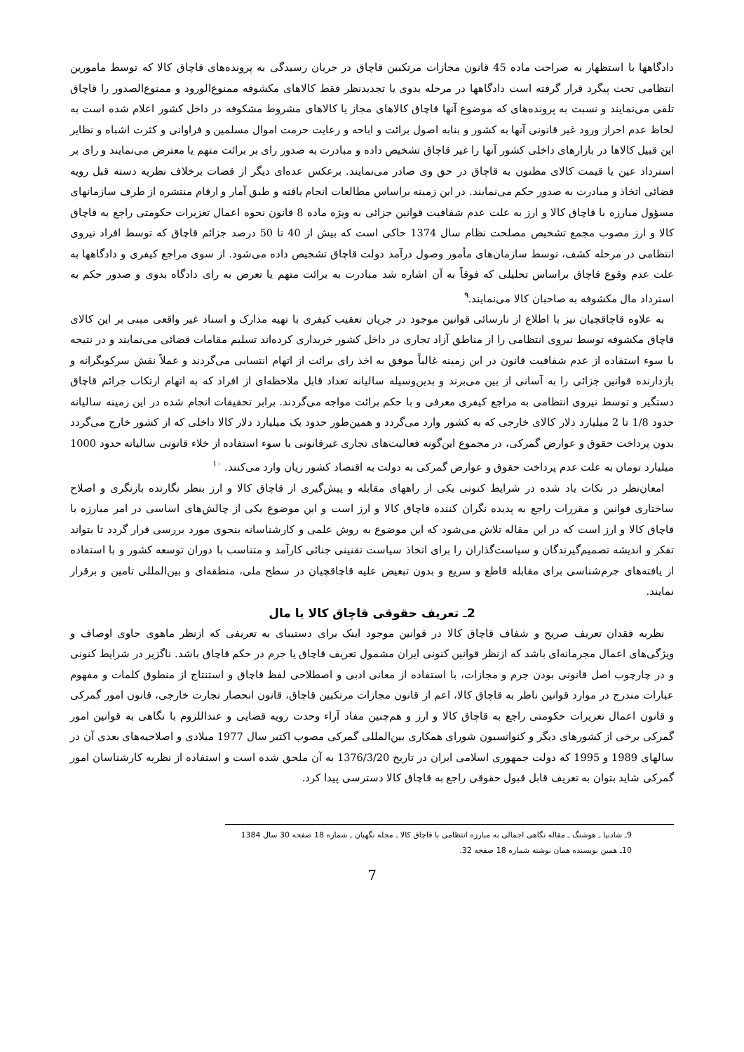دادگاهها با استظهار به صراحت ماده 45 قانون مجازات مرتکبین قاچاق در جریان رسیدگی به پرونده‌های قاچاق کالا که توسط مامورین انتظامی تحت پیگرد قرار گرفته است دادگاهها در مرحله بدوی یا تجدیدنظر فقط کالاهای مکشوفه ممنوع‌الورود و ممنوع‌الصدور را قاچاق تلقی می‌نمایند و نسبت به پرونده‌های که موضوع آنها قاچاق کالاهای مجاز یا کالاهای مشروط مشکوفه در داخل کشور اعلام شده است به لحاظ عدم احراز ورود غیر قانونی آنها به کشور و بنابه اصول برائت و اباحه و رعایت حرمت اموال مسلمین و فراوانی و کثرت اشباه و نظایر این قبیل کالاها در بازارهای داخلی کشور آنها را غیر قاچاق تشخیص داده و مبادرت به صدور رای بر برائت متهم یا معترض می‌نمایند و رای بر استرداد عین یا قیمت کالای مظنون به قاچاق در حق وی صادر می‌نمایند. برعکس عده‌ای دیگر از قضات برخلاف نظریه دسته قبل رویه قضائی اتخاذ و مبادرت به صدور حکم می‌نمایند. در این زمینه براساس مطالعات انجام یافته و طبق آمار و ارقام منتشره از طرف سازمانهای مسؤول مبارزه با قاچاق کالا و ارز به علت عدم شفافیت قوانین جزائی به ویژه ماده 8 قانون نحوه اعمال تعزیرات حکومتی راجع به قاچاق کالا و ارز مصوب مجمع تشخیص مصلحت نظام سال 1374 حاکی است که بیش از 40 تا 50 درصد جزائم قاچاق که توسط افراد نیروی انتظامی در مرحله کشف، توسط سازمان‌های مأمور وصول درآمد دولت قاچاق تشخیص داده می‌شود. از سوی مراجع کیفری و دادگاهها به علت عدم وقوع قاچاق براساس تحلیلی که فوقاً به آن اشاره شد مبادرت به برائت متهم یا تعرض به رای دادگاه بدوی و صدور حکم به استرداد مال مکشوفه به صاحبان کالا می‌نمایند.<sup>۹</sup>
به علاوه قاچاقچیان نیز با اطلاع از نارسائی قوانین موجود در جریان تعقیب کیفری با تهیه مدارک و اسناد غیر واقعی مبنی بر این کالای قاچاق مکشوفه توسط نیروی انتظامی را از مناطق آزاد تجاری در داخل کشور خریداری کرده‌اند تسلیم مقامات قضائی می‌نمایند و در نتیجه با سوء استفاده از عدم شفافیت قانون در این زمینه غالباً موفق به اخذ رای برائت از اتهام انتسابی می‌گردند و عملاً نقش سرکوبگرانه و بازدارنده قوانین جزائی را به آسانی از بین می‌برند و بدین‌وسیله سالیانه تعداد قابل ملاحظه‌ای از افراد که به اتهام ارتکاب جرائم قاچاق دستگیر و توسط نیروی انتظامی به مراجع کیفری معرفی و با حکم برائت مواجه می‌گردند. برابر تحقیقات انجام شده در این زمینه سالیانه حدود 1/8 تا 2 میلیارد دلار کالای خارجی که به کشور وارد می‌گردد و همین‌طور حدود یک میلیارد دلار کالا داخلی که از کشور خارج می‌گردد بدون پرداخت حقوق و عوارض گمرکی، در مجموع این‌گونه فعالیت‌های تجاری غیرقانونی با سوء استفاده از خلاء قانونی سالیانه حدود 1000 میلیارد تومان به علت عدم پرداخت حقوق و عوارض گمرکی به دولت به اقتصاد کشور زیان وارد می‌کنند. <sup>۱۰</sup>
امعان‌نظر در نکات یاد شده در شرایط کنونی یکی از راههای مقابله و پیش‌گیری از قاچاق کالا و ارز بنظر نگارنده بازنگری و اصلاح ساختاری قوانین و مقررات راجع به پدیده نگران کننده قاچاق کالا و ارز است و این موضوع یکی از چالش‌های اساسی در امر مبارزه با قاچاق کالا و ارز است که در این مقاله تلاش می‌شود که این موضوع به روش علمی و کارشناسانه بنحوی مورد بررسی قرار گردد تا بتواند تفکر و اندیشه تصمیم‌گیرندگان و سیاست‌گذاران را برای اتخاذ سیاست تقنینی جنائی کارآمد و متناسب با دوران توسعه کشور و با استفاده از یافته‌های جرم‌شناسی برای مقابله قاطع و سریع و بدون تبعیض علیه قاچاقچیان در سطح ملی، منطقه‌ای و بین‌المللی تامین و برقرار نمایند.
2ـ تعریف حقوقی قاچاق کالا یا مال
نظربه فقدان تعریف صریح و شفاف قاچاق کالا در قوانین موجود اینک برای دستیبای به تعریفی که ازنظر ماهوی حاوی اوصاف و ویژگی‌های اعمال مجرمانه‌ای باشد که ازنظر قوانین کنونی ایران مشمول تعریف قاچاق یا جرم در حکم قاچاق باشد. ناگزیر در شرایط کنونی و در چارچوب اصل قانونی بودن جرم و مجازات، با استفاده از معانی ادبی و اصطلاحی لفظ قاچاق و استنتاج از منطوق کلمات و مفهوم عبارات مندرج در موارد قوانین ناظر به قاچاق کالا، اعم از قانون مجازات مرتکبین قاچاق، قانون انحصار تجارت خارجی، قانون امور گمرکی و قانون اعمال تعزیرات حکومتی راجع به قاچاق کالا و ارز و هم‌چنین مفاد آراء وحدت رویه قضایی و عنداللزوم با نگاهی به قوانین امور گمرکی برخی از کشورهای دیگر و کنوانسیون شورای همکاری بین‌المللی گمرکی مصوب اکتبر سال 1977 میلادی و اصلاحیه‌های بعدی آن در سالهای 1989 و 1995 که دولت جمهوری اسلامی ایران در تاریخ 1376/3/20 به آن ملحق شده است و استفاده از نظریه کارشناسان امور گمرکی شاید بتوان به تعریف قابل قبول حقوقی راجع به قاچاق کالا دسترسی پیدا کرد.
9ـ شادنیا ـ هوشنگ ـ مقاله نگاهی اجمالی به مبارزه انتظامی با قاچاق کالا ـ مجله نگهبان ـ شماره 18 صفحه 30 سال 1384
10ـ همین نویسنده همان نوشته شماره 18 صفحه 32.
7